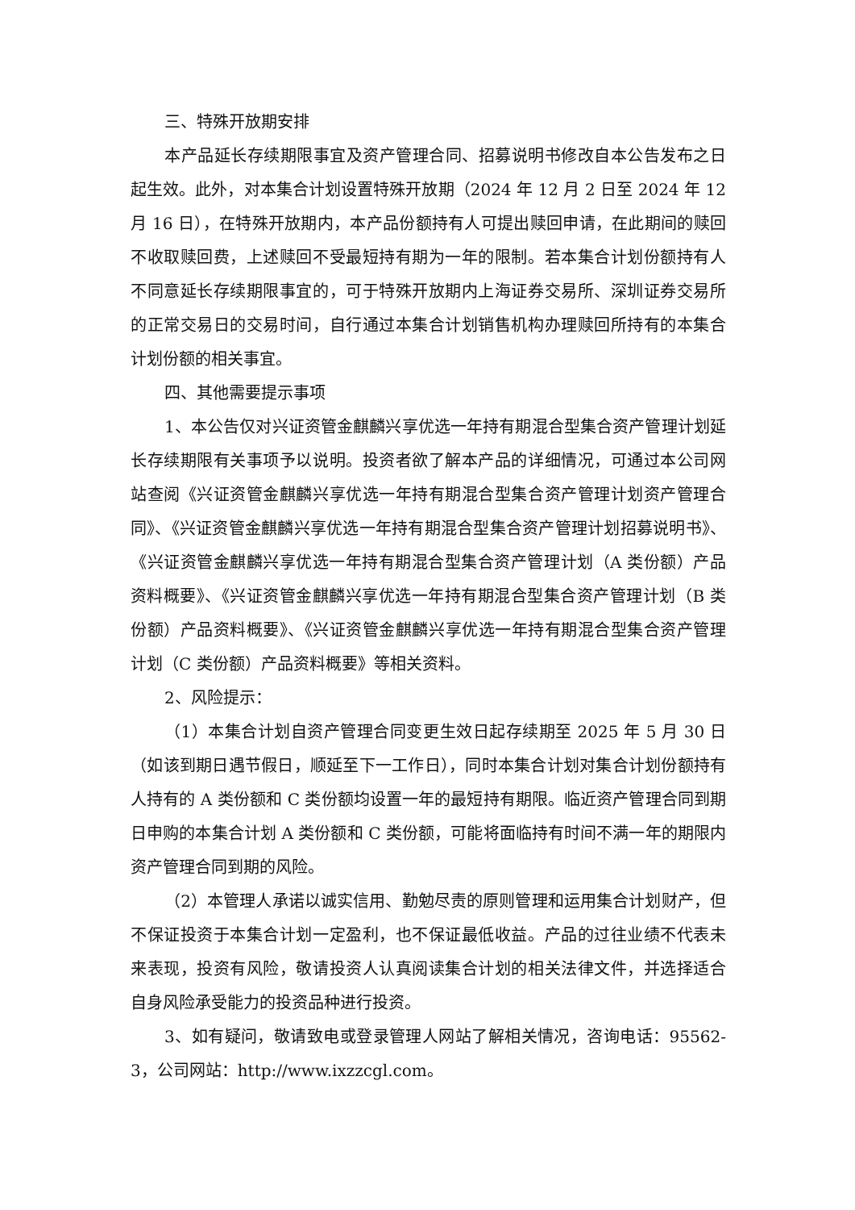三、特殊开放期安排
本产品延长存续期限事宜及资产管理合同、招募说明书修改自本公告发布之日起生效。此外，对本集合计划设置特殊开放期（2024 年 12 月 2 日至 2024 年 12 月 16 日），在特殊开放期内，本产品份额持有人可提出赎回申请，在此期间的赎回不收取赎回费，上述赎回不受最短持有期为一年的限制。若本集合计划份额持有人不同意延长存续期限事宜的，可于特殊开放期内上海证券交易所、深圳证券交易所的正常交易日的交易时间，自行通过本集合计划销售机构办理赎回所持有的本集合计划份额的相关事宜。
四、其他需要提示事项
1、本公告仅对兴证资管金麒麟兴享优选一年持有期混合型集合资产管理计划延长存续期限有关事项予以说明。投资者欲了解本产品的详细情况，可通过本公司网站查阅《兴证资管金麒麟兴享优选一年持有期混合型集合资产管理计划资产管理合同》、《兴证资管金麒麟兴享优选一年持有期混合型集合资产管理计划招募说明书》、《兴证资管金麒麟兴享优选一年持有期混合型集合资产管理计划（A 类份额）产品资料概要》、《兴证资管金麒麟兴享优选一年持有期混合型集合资产管理计划（B 类份额）产品资料概要》、《兴证资管金麒麟兴享优选一年持有期混合型集合资产管理计划（C 类份额）产品资料概要》等相关资料。
2、风险提示：
（1）本集合计划自资产管理合同变更生效日起存续期至 2025 年 5 月 30 日（如该到期日遇节假日，顺延至下一工作日），同时本集合计划对集合计划份额持有人持有的 A 类份额和 C 类份额均设置一年的最短持有期限。临近资产管理合同到期日申购的本集合计划 A 类份额和 C 类份额，可能将面临持有时间不满一年的期限内资产管理合同到期的风险。
（2）本管理人承诺以诚实信用、勤勉尽责的原则管理和运用集合计划财产，但不保证投资于本集合计划一定盈利，也不保证最低收益。产品的过往业绩不代表未来表现，投资有风险，敬请投资人认真阅读集合计划的相关法律文件，并选择适合自身风险承受能力的投资品种进行投资。
3、如有疑问，敬请致电或登录管理人网站了解相关情况，咨询电话：95562-3，公司网站：http://www.ixzzcgl.com。